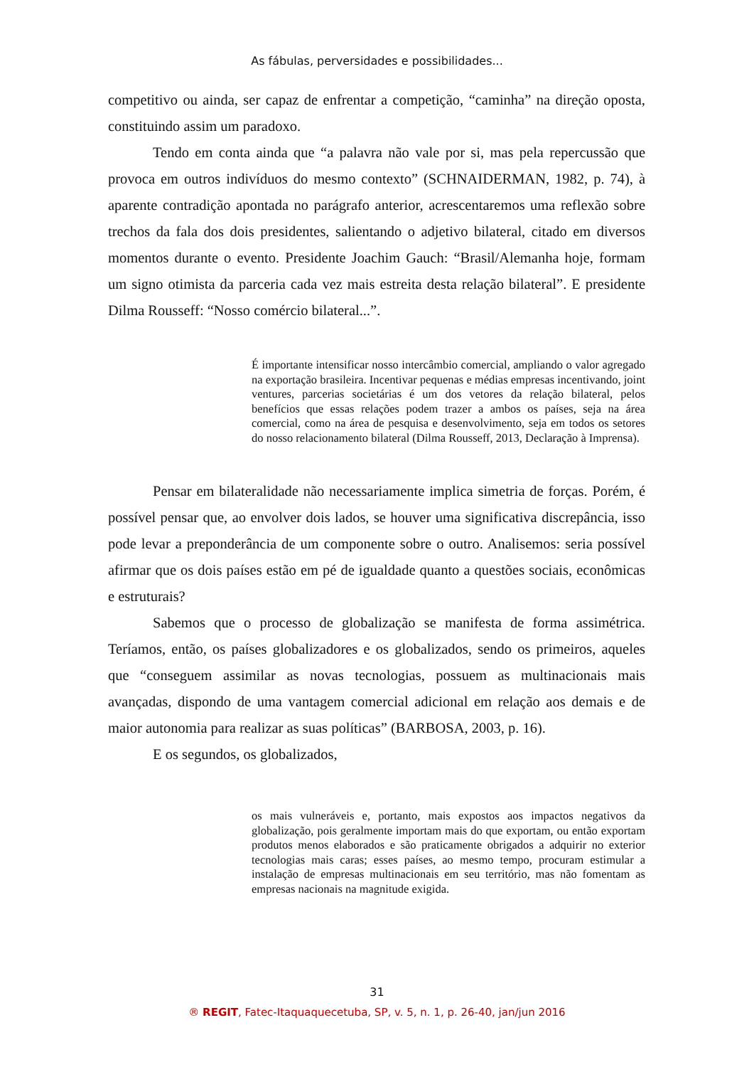As fábulas, perversidades e possibilidades...
competitivo ou ainda, ser capaz de enfrentar a competição, “caminha” na direção oposta, constituindo assim um paradoxo.
Tendo em conta ainda que “a palavra não vale por si, mas pela repercussão que provoca em outros indivíduos do mesmo contexto” (SCHNAIDERMAN, 1982, p. 74), à aparente contradição apontada no parágrafo anterior, acrescentaremos uma reflexão sobre trechos da fala dos dois presidentes, salientando o adjetivo bilateral, citado em diversos momentos durante o evento. Presidente Joachim Gauch: “Brasil/Alemanha hoje, formam um signo otimista da parceria cada vez mais estreita desta relação bilateral”. E presidente Dilma Rousseff: “Nosso comércio bilateral...”.
É importante intensificar nosso intercâmbio comercial, ampliando o valor agregado na exportação brasileira. Incentivar pequenas e médias empresas incentivando, joint ventures, parcerias societárias é um dos vetores da relação bilateral, pelos benefícios que essas relações podem trazer a ambos os países, seja na área comercial, como na área de pesquisa e desenvolvimento, seja em todos os setores do nosso relacionamento bilateral (Dilma Rousseff, 2013, Declaração à Imprensa).
Pensar em bilateralidade não necessariamente implica simetria de forças. Porém, é possível pensar que, ao envolver dois lados, se houver uma significativa discrepância, isso pode levar a preponderância de um componente sobre o outro. Analisemos: seria possível afirmar que os dois países estão em pé de igualdade quanto a questões sociais, econômicas e estruturais?
Sabemos que o processo de globalização se manifesta de forma assimétrica. Teríamos, então, os países globalizadores e os globalizados, sendo os primeiros, aqueles que “conseguem assimilar as novas tecnologias, possuem as multinacionais mais avançadas, dispondo de uma vantagem comercial adicional em relação aos demais e de maior autonomia para realizar as suas políticas” (BARBOSA, 2003, p. 16).
E os segundos, os globalizados,
os mais vulneráveis e, portanto, mais expostos aos impactos negativos da globalização, pois geralmente importam mais do que exportam, ou então exportam produtos menos elaborados e são praticamente obrigados a adquirir no exterior tecnologias mais caras; esses países, ao mesmo tempo, procuram estimular a instalação de empresas multinacionais em seu território, mas não fomentam as empresas nacionais na magnitude exigida.
31
® REGIT, Fatec-Itaquaquecetuba, SP, v. 5, n. 1, p. 26-40, jan/jun 2016